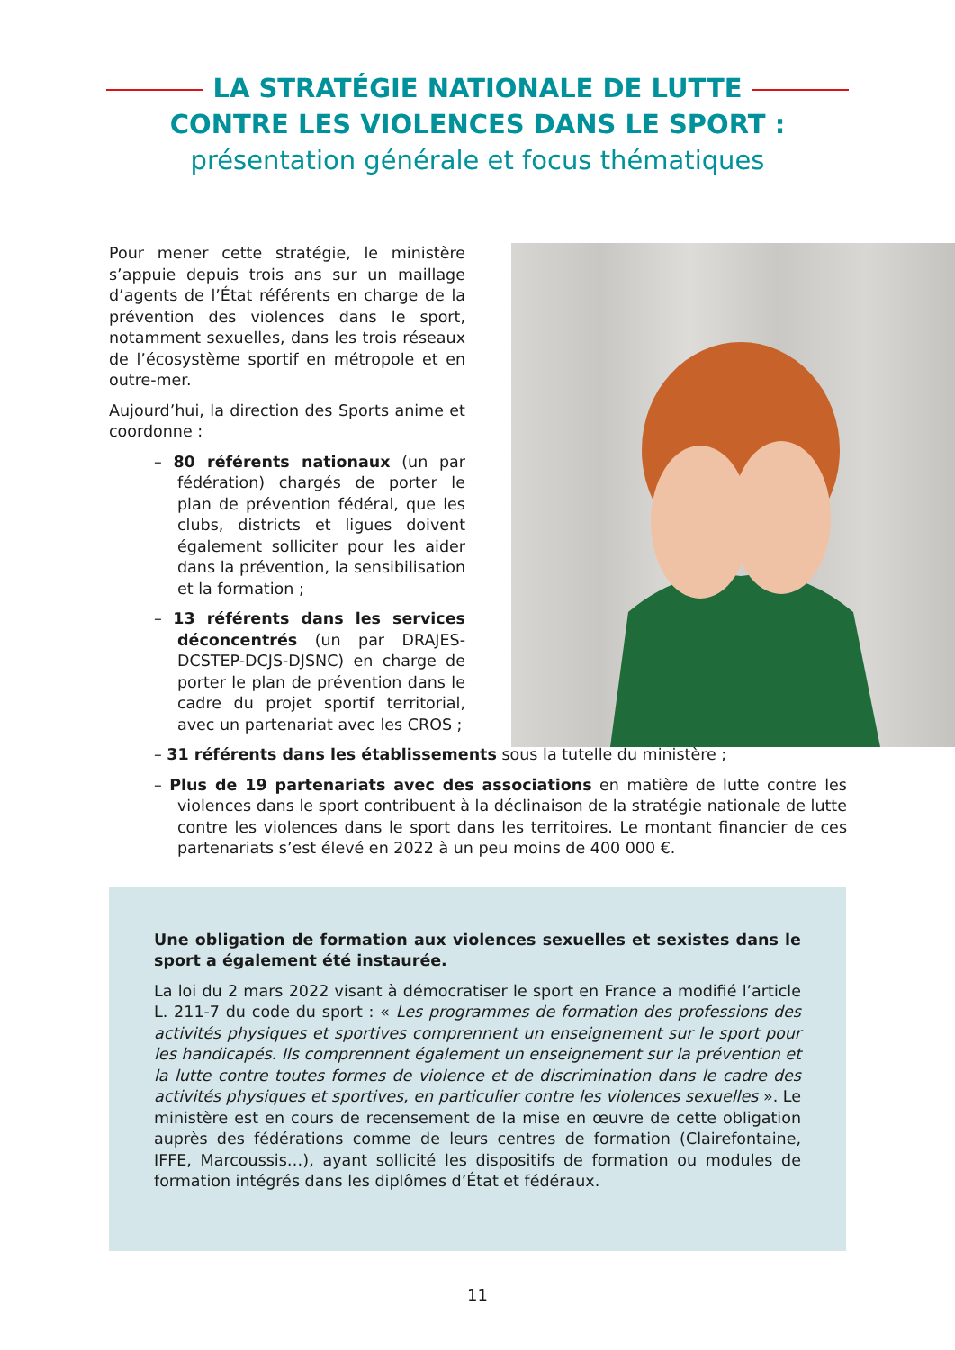LA STRATÉGIE NATIONALE DE LUTTE
CONTRE LES VIOLENCES DANS LE SPORT :
présentation générale et focus thématiques
Pour mener cette stratégie, le ministère s’appuie depuis trois ans sur un maillage d’agents de l’État référents en charge de la prévention des violences dans le sport, notamment sexuelles, dans les trois réseaux de l’écosystème sportif en métropole et en outre-mer.
Aujourd’hui, la direction des Sports anime et coordonne :
– 80 référents nationaux (un par fédération) chargés de porter le plan de prévention fédéral, que les clubs, districts et ligues doivent également solliciter pour les aider dans la prévention, la sensibilisation et la formation ;
– 13 référents dans les services déconcentrés (un par DRAJES-DCSTEP-DCJS-DJSNC) en charge de porter le plan de prévention dans le cadre du projet sportif territorial, avec un partenariat avec les CROS ;
– 31 référents dans les établissements sous la tutelle du ministère ;
– Plus de 19 partenariats avec des associations en matière de lutte contre les violences dans le sport contribuent à la déclinaison de la stratégie nationale de lutte contre les violences dans le sport dans les territoires. Le montant financier de ces partenariats s’est élevé en 2022 à un peu moins de 400 000 €.
Une obligation de formation aux violences sexuelles et sexistes dans le sport a également été instaurée.
La loi du 2 mars 2022 visant à démocratiser le sport en France a modifié l’article L. 211-7 du code du sport : « Les programmes de formation des professions des activités physiques et sportives comprennent un enseignement sur le sport pour les handicapés. Ils comprennent également un enseignement sur la prévention et la lutte contre toutes formes de violence et de discrimination dans le cadre des activités physiques et sportives, en particulier contre les violences sexuelles ». Le ministère est en cours de recensement de la mise en œuvre de cette obligation auprès des fédérations comme de leurs centres de formation (Clairefontaine, IFFE, Marcoussis…), ayant sollicité les dispositifs de formation ou modules de formation intégrés dans les diplômes d’État et fédéraux.
11